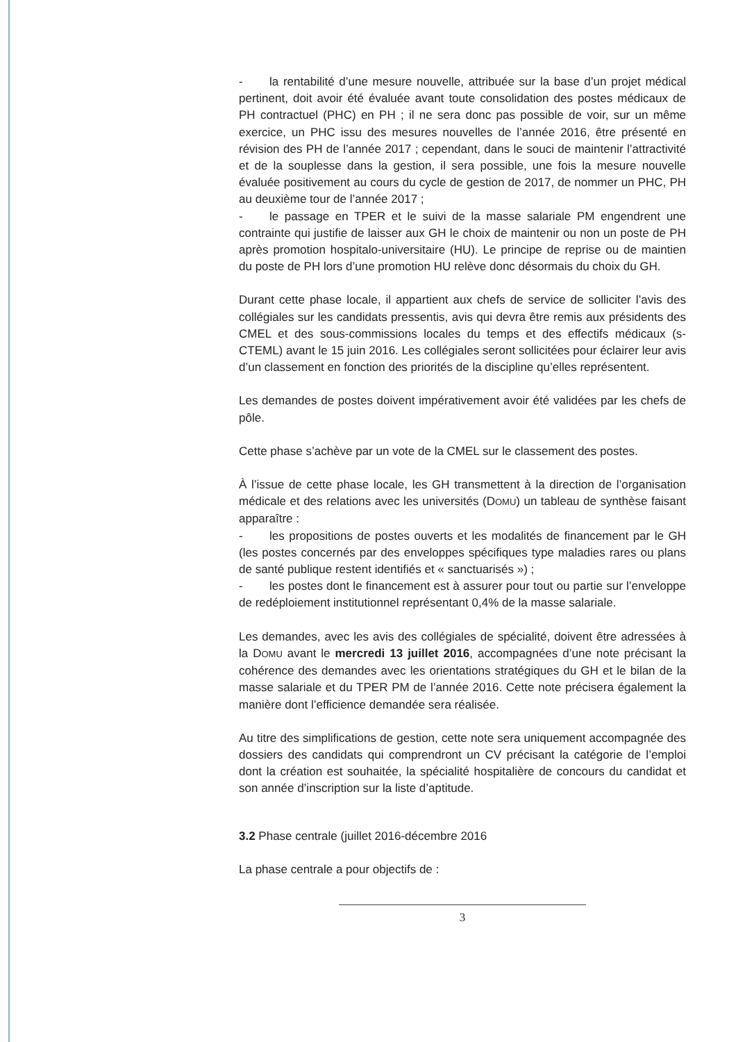- la rentabilité d’une mesure nouvelle, attribuée sur la base d’un projet médical pertinent, doit avoir été évaluée avant toute consolidation des postes médicaux de PH contractuel (PHC) en PH ; il ne sera donc pas possible de voir, sur un même exercice, un PHC issu des mesures nouvelles de l’année 2016, être présenté en révision des PH de l’année 2017 ; cependant, dans le souci de maintenir l’attractivité et de la souplesse dans la gestion, il sera possible, une fois la mesure nouvelle évaluée positivement au cours du cycle de gestion de 2017, de nommer un PHC, PH au deuxième tour de l’année 2017 ;
- le passage en TPER et le suivi de la masse salariale PM engendrent une contrainte qui justifie de laisser aux GH le choix de maintenir ou non un poste de PH après promotion hospitalo-universitaire (HU). Le principe de reprise ou de maintien du poste de PH lors d’une promotion HU relève donc désormais du choix du GH.
Durant cette phase locale, il appartient aux chefs de service de solliciter l’avis des collégiales sur les candidats pressentis, avis qui devra être remis aux présidents des CMEL et des sous-commissions locales du temps et des effectifs médicaux (s-CTEML) avant le 15 juin 2016. Les collégiales seront sollicitées pour éclairer leur avis d’un classement en fonction des priorités de la discipline qu’elles représentent.
Les demandes de postes doivent impérativement avoir été validées par les chefs de pôle.
Cette phase s’achève par un vote de la CMEL sur le classement des postes.
À l’issue de cette phase locale, les GH transmettent à la direction de l’organisation médicale et des relations avec les universités (DOMU) un tableau de synthèse faisant apparaître :
- les propositions de postes ouverts et les modalités de financement par le GH (les postes concernés par des enveloppes spécifiques type maladies rares ou plans de santé publique restent identifiés et « sanctuarisés ») ;
- les postes dont le financement est à assurer pour tout ou partie sur l’enveloppe de redéploiement institutionnel représentant 0,4% de la masse salariale.
Les demandes, avec les avis des collégiales de spécialité, doivent être adressées à la DOMU avant le mercredi 13 juillet 2016, accompagnées d’une note précisant la cohérence des demandes avec les orientations stratégiques du GH et le bilan de la masse salariale et du TPER PM de l’année 2016. Cette note précisera également la manière dont l’efficience demandée sera réalisée.
Au titre des simplifications de gestion, cette note sera uniquement accompagnée des dossiers des candidats qui comprendront un CV précisant la catégorie de l’emploi dont la création est souhaitée, la spécialité hospitalière de concours du candidat et son année d’inscription sur la liste d’aptitude.
3.2 Phase centrale (juillet 2016-décembre 2016
La phase centrale a pour objectifs de :
3